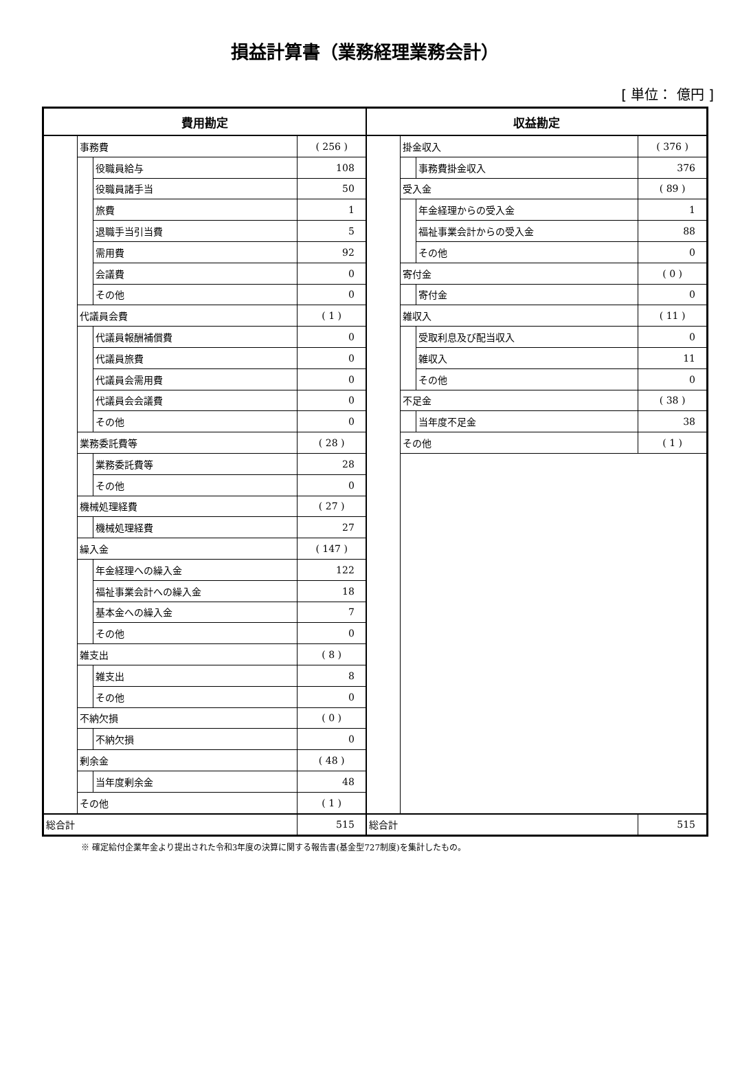損益計算書（業務経理業務会計）
[ 単位： 億円 ]
| 費用勘定 | | | | 収益勘定 | | | |
| --- | --- | --- | --- | --- | --- | --- | --- |
| | 事務費 | | ( 256 ) | | 掛金収入 | | ( 376 ) |
| | | 役職員給与 | 108 | | | 事務費掛金収入 | 376 |
| | | 役職員諸手当 | 50 | | 受入金 | | ( 89 ) |
| | | 旅費 | 1 | | | 年金経理からの受入金 | 1 |
| | | 退職手当引当費 | 5 | | | 福祉事業会計からの受入金 | 88 |
| | | 需用費 | 92 | | | その他 | 0 |
| | | 会議費 | 0 | | 寄付金 | | ( 0 ) |
| | | その他 | 0 | | | 寄付金 | 0 |
| | 代議員会費 | | ( 1 ) | | 雑収入 | | ( 11 ) |
| | | 代議員報酬補償費 | 0 | | | 受取利息及び配当収入 | 0 |
| | | 代議員旅費 | 0 | | | 雑収入 | 11 |
| | | 代議員会需用費 | 0 | | | その他 | 0 |
| | | 代議員会会議費 | 0 | | 不足金 | | ( 38 ) |
| | | その他 | 0 | | | 当年度不足金 | 38 |
| | 業務委託費等 | | ( 28 ) | | その他 | | ( 1 ) |
| | | 業務委託費等 | 28 | | | | |
| | | その他 | 0 | | | | |
| | 機械処理経費 | | ( 27 ) | | | | |
| | | 機械処理経費 | 27 | | | | |
| | 繰入金 | | ( 147 ) | | | | |
| | | 年金経理への繰入金 | 122 | | | | |
| | | 福祉事業会計への繰入金 | 18 | | | | |
| | | 基本金への繰入金 | 7 | | | | |
| | | その他 | 0 | | | | |
| | 雑支出 | | ( 8 ) | | | | |
| | | 雑支出 | 8 | | | | |
| | | その他 | 0 | | | | |
| | 不納欠損 | | ( 0 ) | | | | |
| | | 不納欠損 | 0 | | | | |
| | 剰余金 | | ( 48 ) | | | | |
| | | 当年度剰余金 | 48 | | | | |
| | その他 | | ( 1 ) | | | | |
| 総合計 | | | 515 | 総合計 | | | 515 |
※ 確定給付企業年金より提出された令和3年度の決算に関する報告書(基金型727制度)を集計したもの。